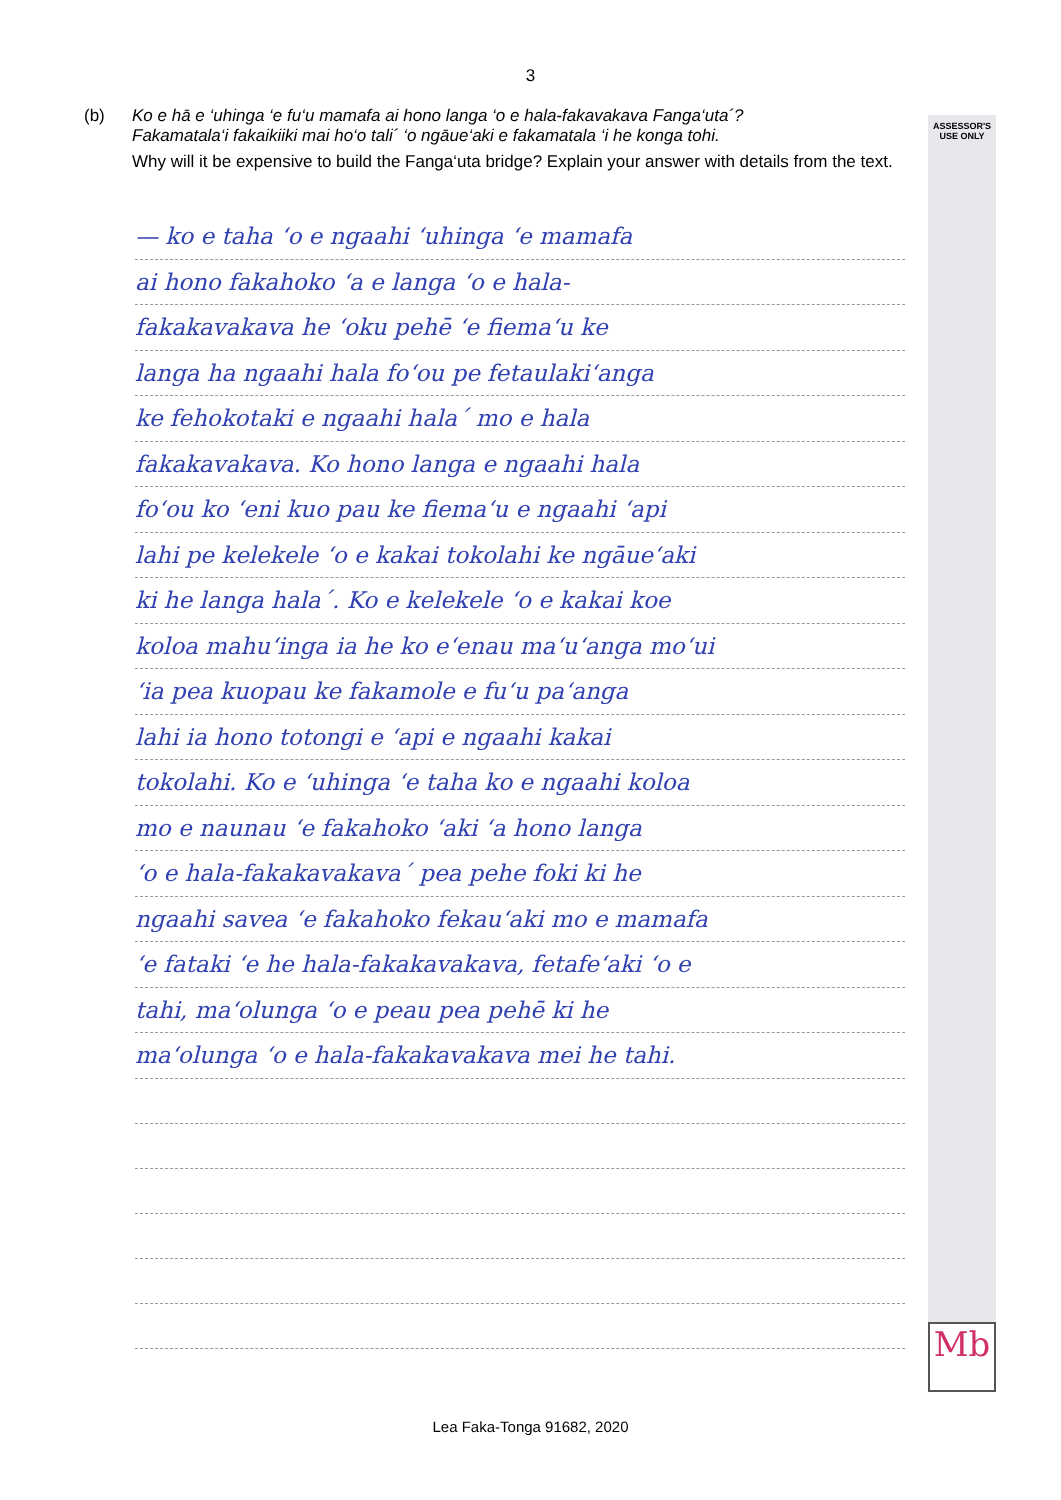3
ASSESSOR'S USE ONLY
Mb
(b) Ko e hā e ‘uhinga ‘e fu‘u mamafa ai hono langa ‘o e hala-fakavakava Fanga‘uta´?
Fakamatala‘i fakaikiiki mai ho‘o tali´ ‘o ngāue‘aki e fakamatala ‘i he konga tohi.
Why will it be expensive to build the Fanga‘uta bridge? Explain your answer with details from the text.
— ko e taha ‘o e ngaahi ‘uhinga ‘e mamafa
ai hono fakahoko ‘a e langa ‘o e hala-
fakakavakava he ‘oku pehē ‘e fiema‘u ke
langa ha ngaahi hala fo‘ou pe fetaulaki‘anga
ke fehokotaki e ngaahi hala´ mo e hala
fakakavakava. Ko hono langa e ngaahi hala
fo‘ou ko ‘eni kuo pau ke fiema‘u e ngaahi ‘api
lahi pe kelekele ‘o e kakai tokolahi ke ngāue‘aki
ki he langa hala´. Ko e kelekele ‘o e kakai koe
koloa mahu‘inga ia he ko e‘enau ma‘u‘anga mo‘ui
‘ia pea kuopau ke fakamole e fu‘u pa‘anga
lahi ia hono totongi e ‘api e ngaahi kakai
tokolahi. Ko e ‘uhinga ‘e taha ko e ngaahi koloa
mo e naunau ‘e fakahoko ‘aki ‘a hono langa
‘o e hala-fakakavakava´ pea pehe foki ki he
ngaahi savea ‘e fakahoko fekau‘aki mo e mamafa
‘e fataki ‘e he hala-fakakavakava, fetafe‘aki ‘o e
tahi, ma‘olunga ‘o e peau pea pehē ki he
ma‘olunga ‘o e hala-fakakavakava mei he tahi.
Lea Faka-Tonga 91682, 2020